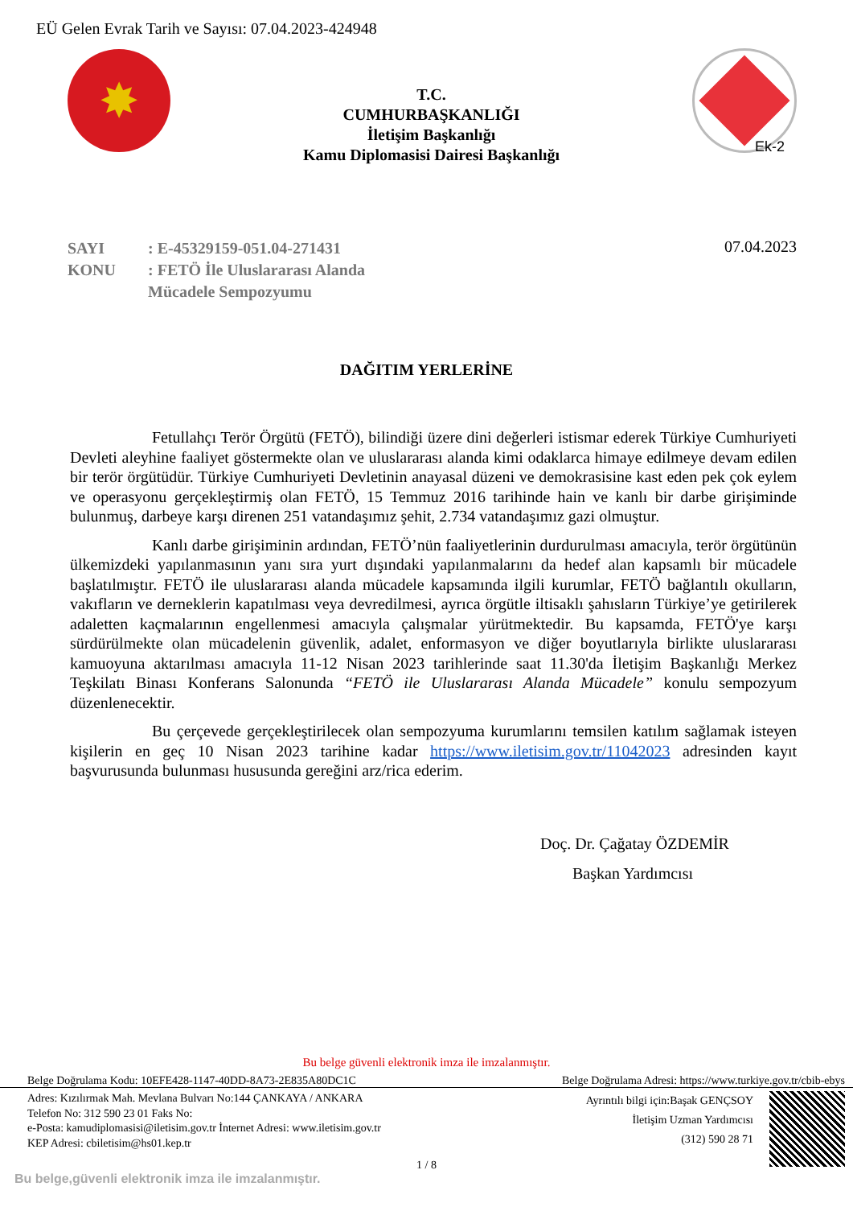EÜ Gelen Evrak Tarih ve Sayısı: 07.04.2023-424948
✸
T.C.
CUMHURBAŞKANLIĞI
İletişim Başkanlığı
Kamu Diplomasisi Dairesi Başkanlığı
Ek-2
SAYI
KONU
: E-45329159-051.04-271431
: FETÖ İle Uluslararası Alanda
Mücadele Sempozyumu
07.04.2023
DAĞITIM YERLERİNE
Fetullahçı Terör Örgütü (FETÖ), bilindiği üzere dini değerleri istismar ederek Türkiye Cumhuriyeti Devleti aleyhine faaliyet göstermekte olan ve uluslararası alanda kimi odaklarca himaye edilmeye devam edilen bir terör örgütüdür. Türkiye Cumhuriyeti Devletinin anayasal düzeni ve demokrasisine kast eden pek çok eylem ve operasyonu gerçekleştirmiş olan FETÖ, 15 Temmuz 2016 tarihinde hain ve kanlı bir darbe girişiminde bulunmuş, darbeye karşı direnen 251 vatandaşımız şehit, 2.734 vatandaşımız gazi olmuştur.
Kanlı darbe girişiminin ardından, FETÖ’nün faaliyetlerinin durdurulması amacıyla, terör örgütünün ülkemizdeki yapılanmasının yanı sıra yurt dışındaki yapılanmalarını da hedef alan kapsamlı bir mücadele başlatılmıştır. FETÖ ile uluslararası alanda mücadele kapsamında ilgili kurumlar, FETÖ bağlantılı okulların, vakıfların ve derneklerin kapatılması veya devredilmesi, ayrıca örgütle iltisaklı şahısların Türkiye’ye getirilerek adaletten kaçmalarının engellenmesi amacıyla çalışmalar yürütmektedir. Bu kapsamda, FETÖ'ye karşı sürdürülmekte olan mücadelenin güvenlik, adalet, enformasyon ve diğer boyutlarıyla birlikte uluslararası kamuoyuna aktarılması amacıyla 11-12 Nisan 2023 tarihlerinde saat 11.30'da İletişim Başkanlığı Merkez Teşkilatı Binası Konferans Salonunda “FETÖ ile Uluslararası Alanda Mücadele” konulu sempozyum düzenlenecektir.
Bu çerçevede gerçekleştirilecek olan sempozyuma kurumlarını temsilen katılım sağlamak isteyen kişilerin en geç 10 Nisan 2023 tarihine kadar https://www.iletisim.gov.tr/11042023 adresinden kayıt başvurusunda bulunması hususunda gereğini arz/rica ederim.
Doç. Dr. Çağatay ÖZDEMİR
Başkan Yardımcısı
Bu belge güvenli elektronik imza ile imzalanmıştır.
Belge Doğrulama Kodu: 10EFE428-1147-40DD-8A73-2E835A80DC1C Belge Doğrulama Adresi: https://www.turkiye.gov.tr/cbib-ebys
Adres: Kızılırmak Mah. Mevlana Bulvarı No:144 ÇANKAYA / ANKARA
Telefon No: 312 590 23 01 Faks No:
e-Posta: kamudiplomasisi@iletisim.gov.tr İnternet Adresi: www.iletisim.gov.tr
KEP Adresi: cbiletisim@hs01.kep.tr
Ayrıntılı bilgi için:Başak GENÇSOY
İletişim Uzman Yardımcısı
(312) 590 28 71
1 / 8
Bu belge,güvenli elektronik imza ile imzalanmıştır.